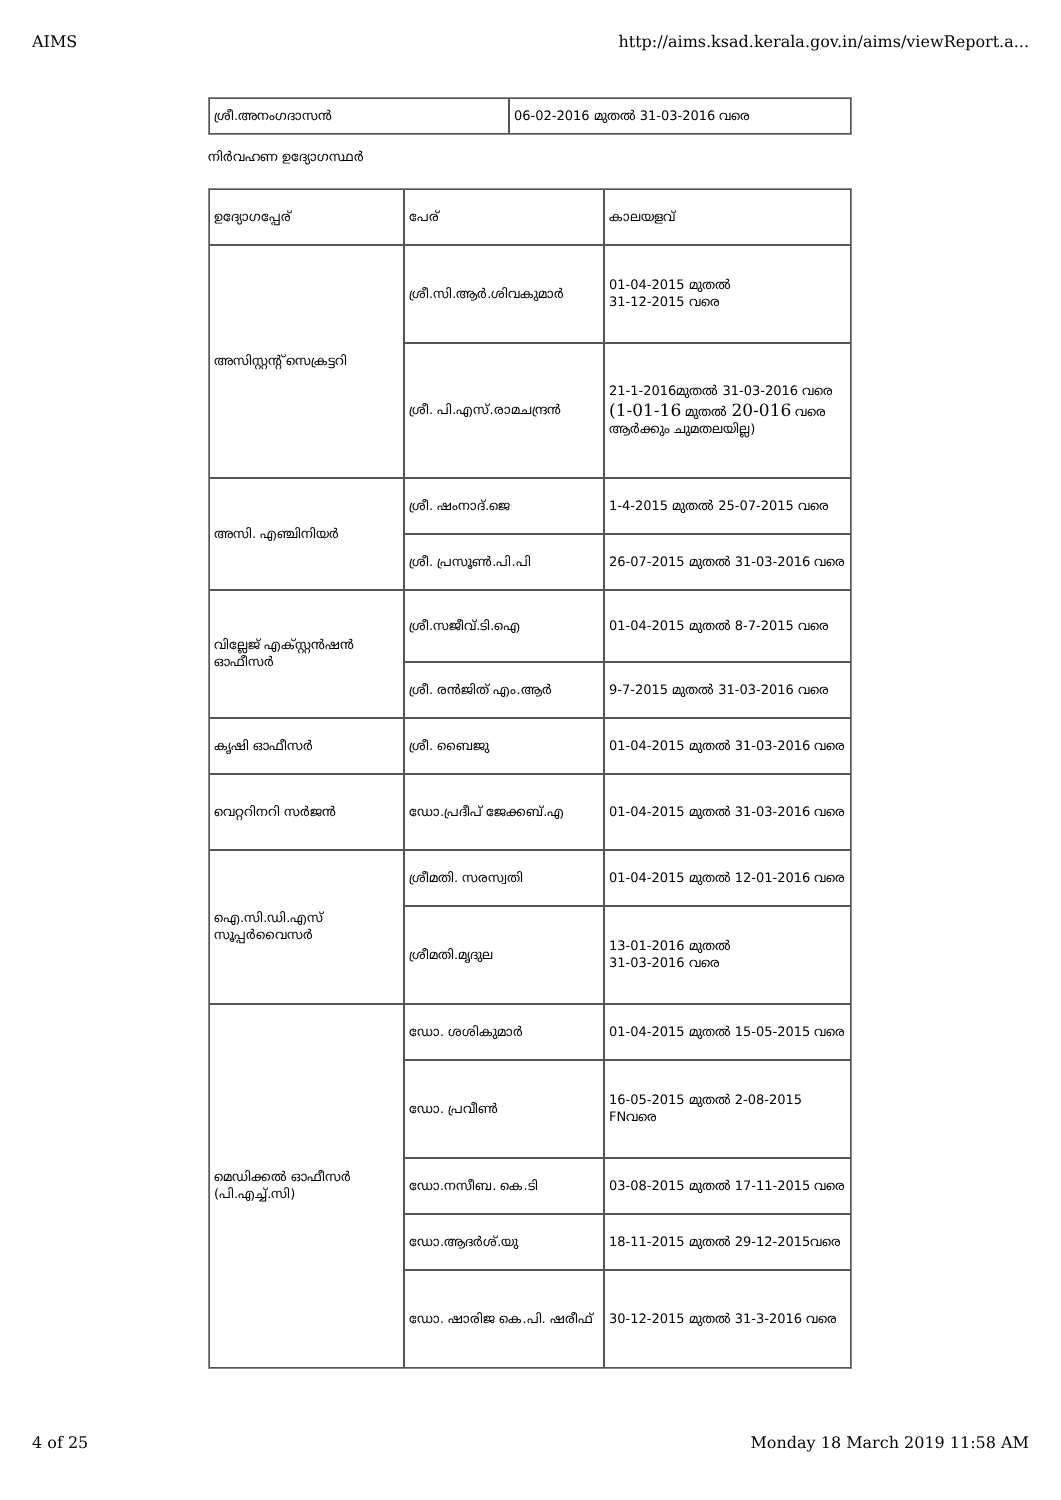AIMS http://aims.ksad.kerala.gov.in/aims/viewReport.a...
| ശ്രീ.അനംഗദാസൻ | 06-02-2016 മുതൽ 31-03-2016 വരെ |
നിർവഹണ ഉദ്യോഗസ്ഥർ
| ഉദ്യോഗപ്പേര് | പേര് | കാലയളവ് |
| അസിസ്റ്റന്റ് സെക്രട്ടറി | ശ്രീ.സി.ആർ.ശിവകുമാർ | 01-04-2015 മുതൽ 31-12-2015 വരെ |
| | ശ്രീ. പി.എസ്.രാമചന്ദ്രൻ | 21-1-2016മുതൽ 31-03-2016 വരെ (1-01-16 മുതൽ 20-016 വരെ ആർക്കും ചുമതലയില്ല) |
| അസി. എഞ്ചിനിയർ | ശ്രീ. ഷംനാദ്.ജെ | 1-4-2015 മുതൽ 25-07-2015 വരെ |
| | ശ്രീ. പ്രസൂൺ.പി.പി | 26-07-2015 മുതൽ 31-03-2016 വരെ |
| വില്ലേജ് എക്സ്റ്റൻഷൻ ഓഫീസർ | ശ്രീ.സജീവ്.ടി.ഐ | 01-04-2015 മുതൽ 8-7-2015 വരെ |
| | ശ്രീ. രൻജിത് എം.ആർ | 9-7-2015 മുതൽ 31-03-2016 വരെ |
| കൃഷി ഓഫീസർ | ശ്രീ. ബൈജു | 01-04-2015 മുതൽ 31-03-2016 വരെ |
| വെറ്ററിനറി സർജൻ | ഡോ.പ്രദീപ് ജേക്കബ്.എ | 01-04-2015 മുതൽ 31-03-2016 വരെ |
| ഐ.സി.ഡി.എസ് സൂപ്പർവൈസർ | ശ്രീമതി. സരസ്വതി | 01-04-2015 മുതൽ 12-01-2016 വരെ |
| | ശ്രീമതി.മൃദുല | 13-01-2016 മുതൽ 31-03-2016 വരെ |
| മെഡിക്കൽ ഓഫീസർ (പി.എച്ച്.സി) | ഡോ. ശശികുമാർ | 01-04-2015 മുതൽ 15-05-2015 വരെ |
| | ഡോ. പ്രവീൺ | 16-05-2015 മുതൽ 2-08-2015 FNവരെ |
| | ഡോ.നസീബ. കെ.ടി | 03-08-2015 മുതൽ 17-11-2015 വരെ |
| | ഡോ.ആദർശ്.യു | 18-11-2015 മുതൽ 29-12-2015വരെ |
| | ഡോ. ഷാരിജ കെ.പി. ഷരീഫ് | 30-12-2015 മുതൽ 31-3-2016 വരെ |
4 of 25 Monday 18 March 2019 11:58 AM